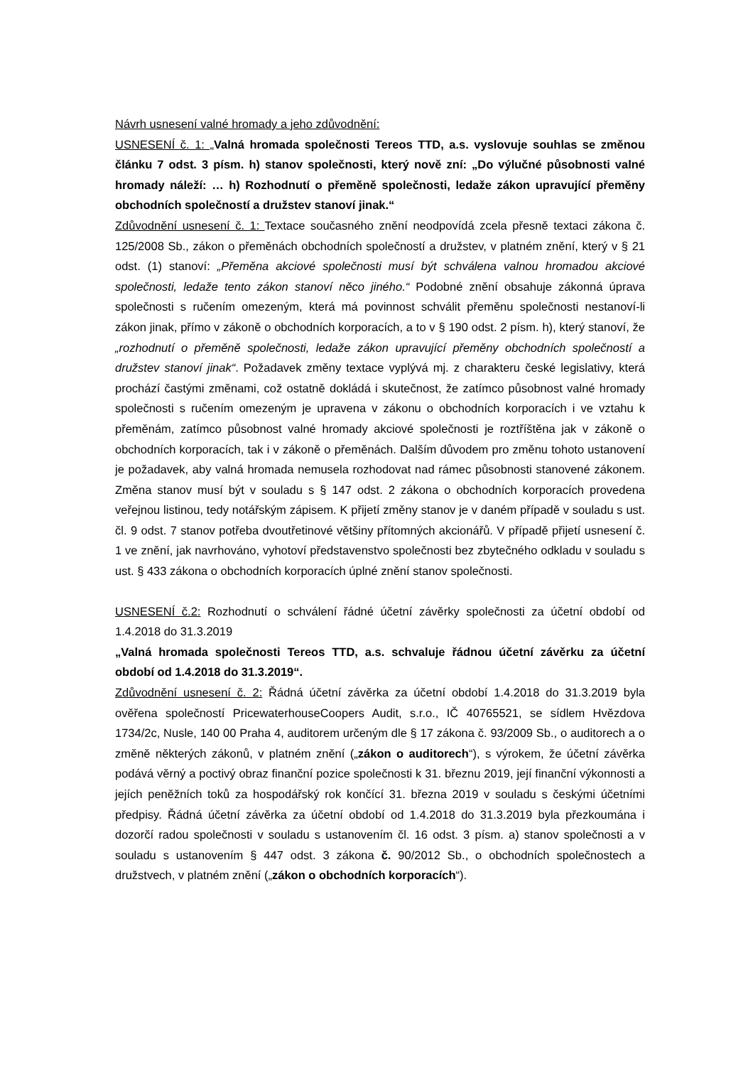Návrh usnesení valné hromady a jeho zdůvodnění:
USNESENÍ č. 1: „Valná hromada společnosti Tereos TTD, a.s. vyslovuje souhlas se změnou článku 7 odst. 3 písm. h) stanov společnosti, který nově zní: „Do výlučné působnosti valné hromady náleží: … h) Rozhodnutí o přeměně společnosti, ledaže zákon upravující přeměny obchodních společností a družstev stanoví jinak.“
Zdůvodnění usnesení č. 1: Textace současného znění neodpovídá zcela přesně textaci zákona č. 125/2008 Sb., zákon o přeměnách obchodních společností a družstev, v platném znění, který v § 21 odst. (1) stanoví: „Přeměna akciové společnosti musí být schválena valnou hromadou akciové společnosti, ledaže tento zákon stanoví něco jiného.“ Podobné znění obsahuje zákonná úprava společnosti s ručením omezeným, která má povinnost schválit přeměnu společnosti nestanoví-li zákon jinak, přímo v zákoně o obchodních korporacích, a to v § 190 odst. 2 písm. h), který stanoví, že „rozhodnutí o přeměně společnosti, ledaže zákon upravující přeměny obchodních společností a družstev stanoví jinak“. Požadavek změny textace vyplývá mj. z charakteru české legislativy, která prochází častými změnami, což ostatně dokládá i skutečnost, že zatímco působnost valné hromady společnosti s ručením omezeným je upravena v zákonu o obchodních korporacích i ve vztahu k přeměnám, zatímco působnost valné hromady akciové společnosti je roztříštěna jak v zákoně o obchodních korporacích, tak i v zákoně o přeměnách. Dalším důvodem pro změnu tohoto ustanovení je požadavek, aby valná hromada nemusela rozhodovat nad rámec působnosti stanovené zákonem. Změna stanov musí být v souladu s § 147 odst. 2 zákona o obchodních korporacích provedena veřejnou listinou, tedy notářským zápisem. K přijetí změny stanov je v daném případě v souladu s ust. čl. 9 odst. 7 stanov potřeba dvoutřetinové většiny přítomných akcionářů. V případě přijetí usnesení č. 1 ve znění, jak navrhováno, vyhotoví představenstvo společnosti bez zbytečného odkladu v souladu s ust. § 433 zákona o obchodních korporacích úplné znění stanov společnosti.
USNESENÍ č.2: Rozhodnutí o schválení řádné účetní závěrky společnosti za účetní období od 1.4.2018 do 31.3.2019
„Valná hromada společnosti Tereos TTD, a.s. schvaluje řádnou účetní závěrku za účetní období od 1.4.2018 do 31.3.2019“.
Zdůvodnění usnesení č. 2: Řádná účetní závěrka za účetní období 1.4.2018 do 31.3.2019 byla ověřena společností PricewaterhouseCoopers Audit, s.r.o., IČ 40765521, se sídlem Hvězdova 1734/2c, Nusle, 140 00 Praha 4, auditorem určeným dle § 17 zákona č. 93/2009 Sb., o auditorech a o změně některých zákonů, v platném znění („zákon o auditorech“), s výrokem, že účetní závěrka podává věrný a poctivý obraz finanční pozice společnosti k 31. březnu 2019, její finanční výkonnosti a jejích peněžních toků za hospodářský rok končící 31. března 2019 v souladu s českými účetními předpisy. Řádná účetní závěrka za účetní období od 1.4.2018 do 31.3.2019 byla přezkoumána i dozorčí radou společnosti v souladu s ustanovením čl. 16 odst. 3 písm. a) stanov společnosti a v souladu s ustanovením § 447 odst. 3 zákona č. 90/2012 Sb., o obchodních společnostech a družstvech, v platném znění („zákon o obchodních korporacích“).